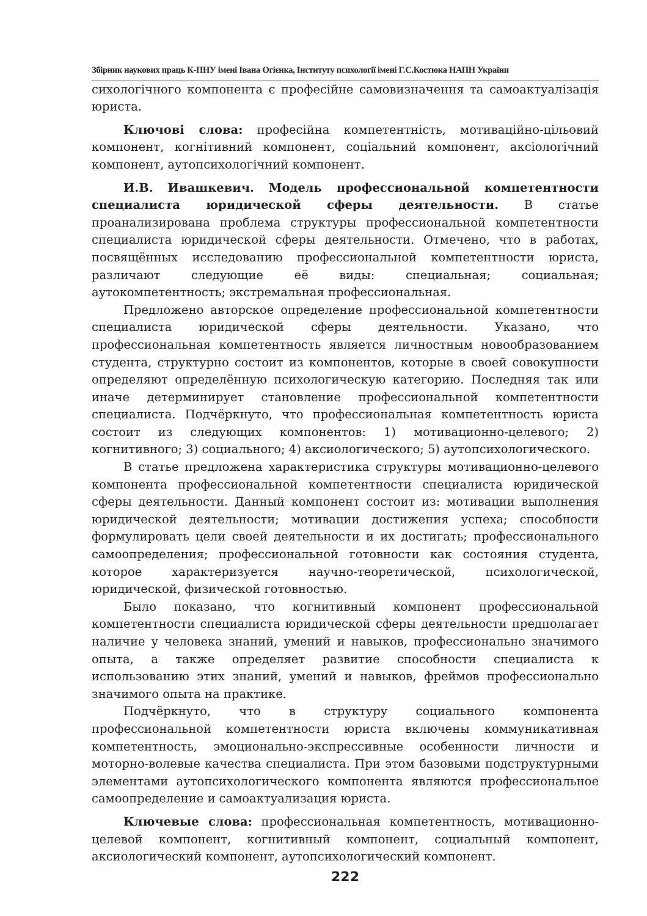Збірник наукових праць К-ПНУ імені Івана Огієнка, Інституту психології імені Г.С.Костюка НАПН України
сихологічного компонента є професійне самовизначення та самоактуалізація юриста.
Ключові слова: професійна компетентність, мотиваційно-цільовий компонент, когнітивний компонент, соціальний компонент, аксіологічний компонент, аутопсихологічний компонент.
И.В. Ивашкевич. Модель профессиональной компетентности специалиста юридической сферы деятельности. В статье проанализирована проблема структуры профессиональной компетентности специалиста юридической сферы деятельности. Отмечено, что в работах, посвящённых исследованию профессиональной компетентности юриста, различают следующие её виды: специальная; социальная; аутокомпетентность; экстремальная профессиональная.
Предложено авторское определение профессиональной компетентности специалиста юридической сферы деятельности. Указано, что профессиональная компетентность является личностным новообразованием студента, структурно состоит из компонентов, которые в своей совокупности определяют определённую психологическую категорию. Последняя так или иначе детерминирует становление профессиональной компетентности специалиста. Подчёркнуто, что профессиональная компетентность юриста состоит из следующих компонентов: 1) мотивационно-целевого; 2) когнитивного; 3) социального; 4) аксиологического; 5) аутопсихологического.
В статье предложена характеристика структуры мотивационно-целевого компонента профессиональной компетентности специалиста юридической сферы деятельности. Данный компонент состоит из: мотивации выполнения юридической деятельности; мотивации достижения успеха; способности формулировать цели своей деятельности и их достигать; профессионального самоопределения; профессиональной готовности как состояния студента, которое характеризуется научно-теоретической, психологической, юридической, физической готовностью.
Было показано, что когнитивный компонент профессиональной компетентности специалиста юридической сферы деятельности предполагает наличие у человека знаний, умений и навыков, профессионально значимого опыта, а также определяет развитие способности специалиста к использованию этих знаний, умений и навыков, фреймов профессионально значимого опыта на практике.
Подчёркнуто, что в структуру социального компонента профессиональной компетентности юриста включены коммуникативная компетентность, эмоционально-экспрессивные особенности личности и моторно-волевые качества специалиста. При этом базовыми подструктурными элементами аутопсихологического компонента являются профессиональное самоопределение и самоактуализация юриста.
Ключевые слова: профессиональная компетентность, мотивационно-целевой компонент, когнитивный компонент, социальный компонент, аксиологический компонент, аутопсихологический компонент.
222